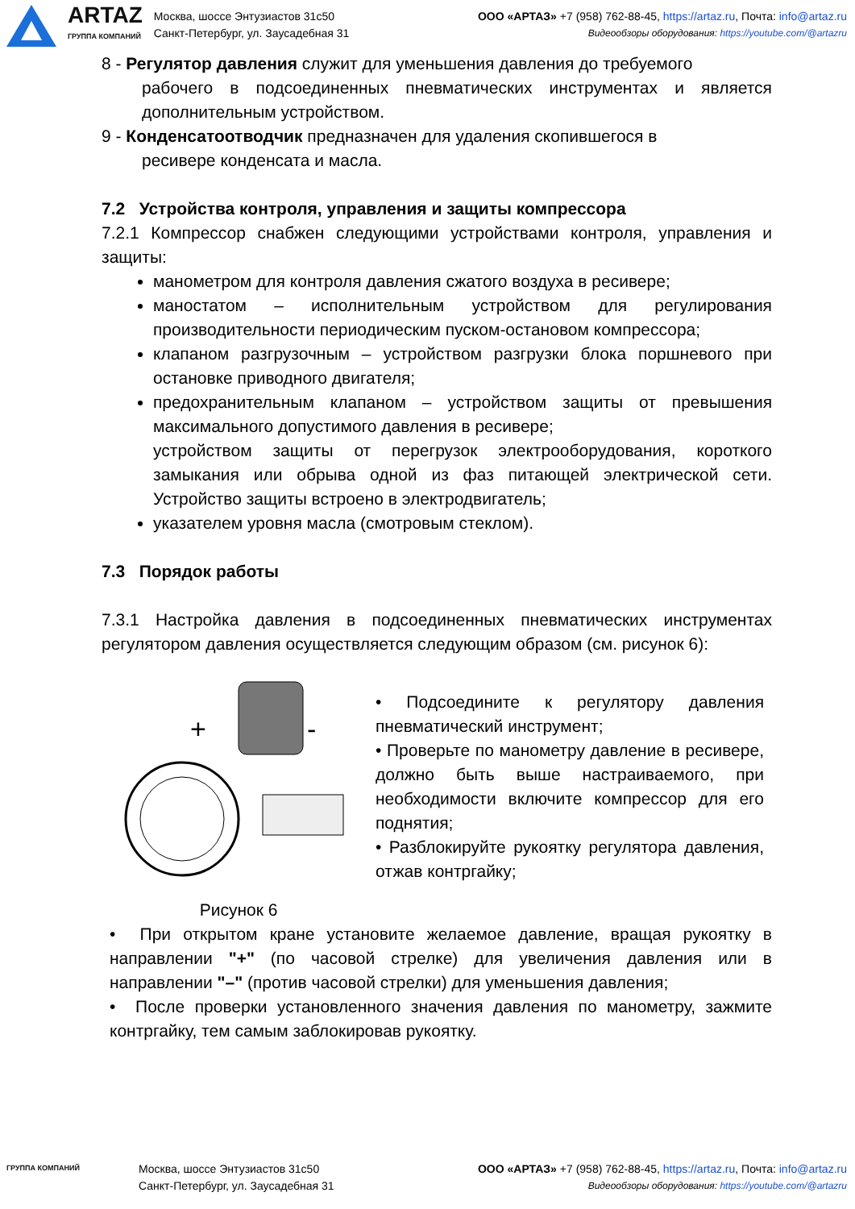ARTAZ
ГРУППА КОМПАНИЙ
Москва, шоссе Энтузиастов 31с50
Санкт-Петербург, ул. Заусадебная 31
ООО «АРТАЗ» +7 (958) 762-88-45, https://artaz.ru, Почта: info@artaz.ru
Видеообзоры оборудования: https://youtube.com/@artazru
8 - Регулятор давления служит для уменьшения давления до требуемого
рабочего в подсоединенных пневматических инструментах и является дополнительным устройством.
9 - Конденсатоотводчик предназначен для удаления скопившегося в
ресивере конденсата и масла.
7.2 Устройства контроля, управления и защиты компрессора
7.2.1 Компрессор снабжен следующими устройствами контроля, управления и защиты:
манометром для контроля давления сжатого воздуха в ресивере;
маностатом – исполнительным устройством для регулирования производительности периодическим пуском-остановом компрессора;
клапаном разгрузочным – устройством разгрузки блока поршневого при остановке приводного двигателя;
предохранительным клапаном – устройством защиты от превышения максимального допустимого давления в ресивере;
устройством защиты от перегрузок электрооборудования, короткого замыкания или обрыва одной из фаз питающей электрической сети. Устройство защиты встроено в электродвигатель;
указателем уровня масла (смотровым стеклом).
7.3 Порядок работы
7.3.1 Настройка давления в подсоединенных пневматических инструментах регулятором давления осуществляется следующим образом (см. рисунок 6):
+
-
Рисунок 6
• Подсоедините к регулятору давления пневматический инструмент;
• Проверьте по манометру давление в ресивере, должно быть выше настраиваемого, при необходимости включите компрессор для его поднятия;
• Разблокируйте рукоятку регулятора давления, отжав контргайку;
• При открытом кране установите желаемое давление, вращая рукоятку в направлении "+" (по часовой стрелке) для увеличения давления или в направлении "–" (против часовой стрелки) для уменьшения давления;
• После проверки установленного значения давления по манометру, зажмите контргайку, тем самым заблокировав рукоятку.
ГРУППА КОМПАНИЙ
Москва, шоссе Энтузиастов 31с50
Санкт-Петербург, ул. Заусадебная 31
ООО «АРТАЗ» +7 (958) 762-88-45, https://artaz.ru, Почта: info@artaz.ru
Видеообзоры оборудования: https://youtube.com/@artazru